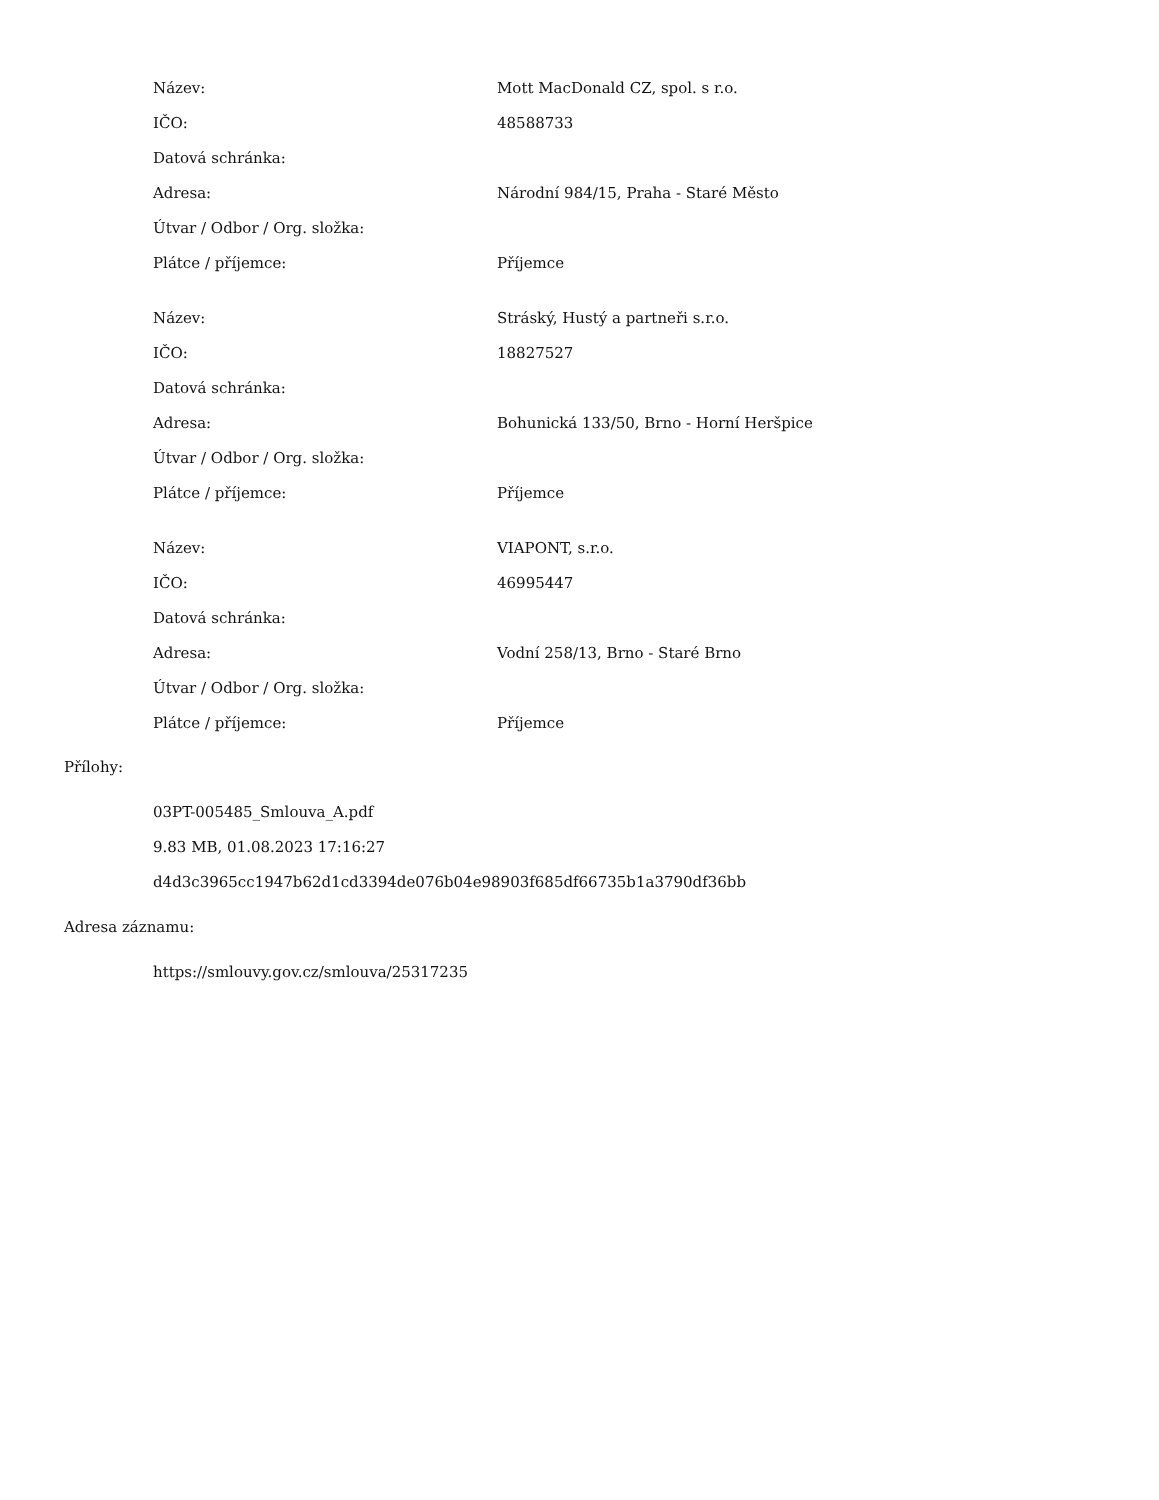| Název: | Mott MacDonald CZ, spol. s r.o. |
| IČO: | 48588733 |
| Datová schránka: | |
| Adresa: | Národní 984/15, Praha - Staré Město |
| Útvar / Odbor / Org. složka: | |
| Plátce / příjemce: | Příjemce |
| Název: | Stráský, Hustý a partneři s.r.o. |
| IČO: | 18827527 |
| Datová schránka: | |
| Adresa: | Bohunická 133/50, Brno - Horní Heršpice |
| Útvar / Odbor / Org. složka: | |
| Plátce / příjemce: | Příjemce |
| Název: | VIAPONT, s.r.o. |
| IČO: | 46995447 |
| Datová schránka: | |
| Adresa: | Vodní 258/13, Brno - Staré Brno |
| Útvar / Odbor / Org. složka: | |
| Plátce / příjemce: | Příjemce |
Přílohy:
03PT-005485_Smlouva_A.pdf
9.83 MB, 01.08.2023 17:16:27
d4d3c3965cc1947b62d1cd3394de076b04e98903f685df66735b1a3790df36bb
Adresa záznamu:
https://smlouvy.gov.cz/smlouva/25317235